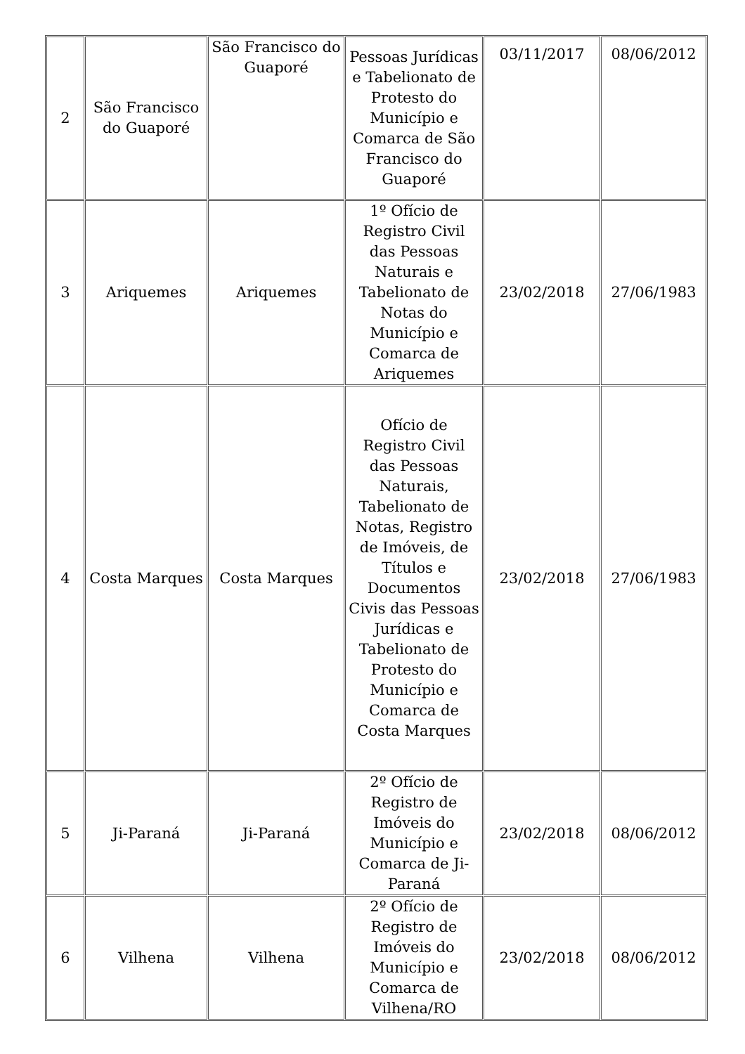| 2 | São Francisco do Guaporé | São Francisco do Guaporé | Pessoas Jurídicas e Tabelionato de Protesto do Município e Comarca de São Francisco do Guaporé | 03/11/2017 | 08/06/2012 |
| 3 | Ariquemes | Ariquemes | 1º Ofício de Registro Civil das Pessoas Naturais e Tabelionato de Notas do Município e Comarca de Ariquemes | 23/02/2018 | 27/06/1983 |
| 4 | Costa Marques | Costa Marques | Ofício de Registro Civil das Pessoas Naturais, Tabelionato de Notas, Registro de Imóveis, de Títulos e Documentos Civis das Pessoas Jurídicas e Tabelionato de Protesto do Município e Comarca de Costa Marques | 23/02/2018 | 27/06/1983 |
| 5 | Ji-Paraná | Ji-Paraná | 2º Ofício de Registro de Imóveis do Município e Comarca de Ji-Paraná | 23/02/2018 | 08/06/2012 |
| 6 | Vilhena | Vilhena | 2º Ofício de Registro de Imóveis do Município e Comarca de Vilhena/RO | 23/02/2018 | 08/06/2012 |